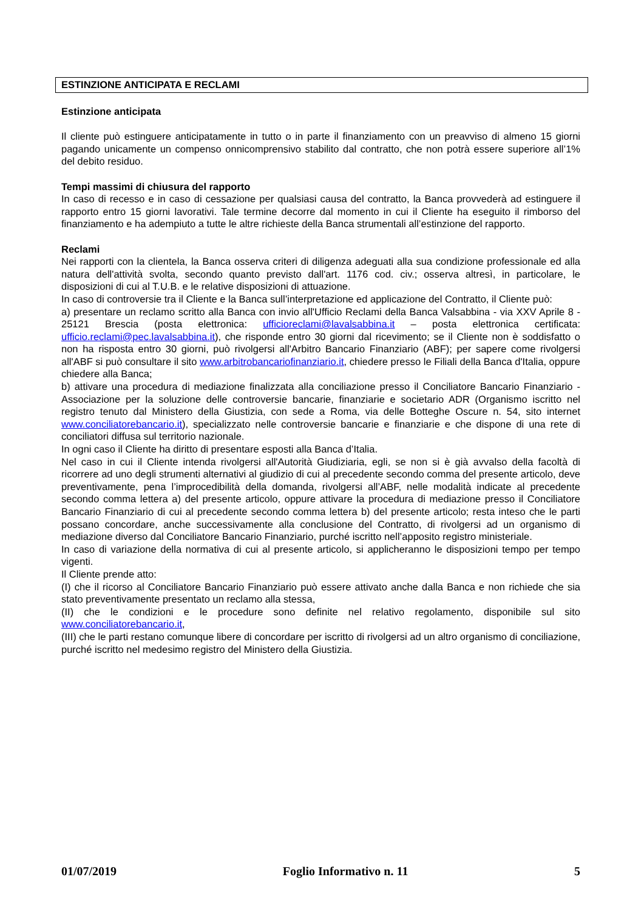ESTINZIONE ANTICIPATA E RECLAMI
Estinzione anticipata
Il cliente può estinguere anticipatamente in tutto o in parte il finanziamento con un preavviso di almeno 15 giorni pagando unicamente un compenso onnicomprensivo stabilito dal contratto, che non potrà essere superiore all’1% del debito residuo.
Tempi massimi di chiusura del rapporto
In caso di recesso e in caso di cessazione per qualsiasi causa del contratto, la Banca provvederà ad estinguere il rapporto entro 15 giorni lavorativi. Tale termine decorre dal momento in cui il Cliente ha eseguito il rimborso del finanziamento e ha adempiuto a tutte le altre richieste della Banca strumentali all’estinzione del rapporto.
Reclami
Nei rapporti con la clientela, la Banca osserva criteri di diligenza adeguati alla sua condizione professionale ed alla natura dell'attività svolta, secondo quanto previsto dall'art. 1176 cod. civ.; osserva altresì, in particolare, le disposizioni di cui al T.U.B. e le relative disposizioni di attuazione.
In caso di controversie tra il Cliente e la Banca sull’interpretazione ed applicazione del Contratto, il Cliente può:
a) presentare un reclamo scritto alla Banca con invio all'Ufficio Reclami della Banca Valsabbina - via XXV Aprile 8 - 25121 Brescia (posta elettronica: ufficioreclami@lavalsabbina.it – posta elettronica certificata: ufficio.reclami@pec.lavalsabbina.it), che risponde entro 30 giorni dal ricevimento; se il Cliente non è soddisfatto o non ha risposta entro 30 giorni, può rivolgersi all'Arbitro Bancario Finanziario (ABF); per sapere come rivolgersi all'ABF si può consultare il sito www.arbitrobancariofinanziario.it, chiedere presso le Filiali della Banca d'Italia, oppure chiedere alla Banca;
b) attivare una procedura di mediazione finalizzata alla conciliazione presso il Conciliatore Bancario Finanziario - Associazione per la soluzione delle controversie bancarie, finanziarie e societario ADR (Organismo iscritto nel registro tenuto dal Ministero della Giustizia, con sede a Roma, via delle Botteghe Oscure n. 54, sito internet www.conciliatorebancario.it), specializzato nelle controversie bancarie e finanziarie e che dispone di una rete di conciliatori diffusa sul territorio nazionale.
In ogni caso il Cliente ha diritto di presentare esposti alla Banca d’Italia.
Nel caso in cui il Cliente intenda rivolgersi all'Autorità Giudiziaria, egli, se non si è già avvalso della facoltà di ricorrere ad uno degli strumenti alternativi al giudizio di cui al precedente secondo comma del presente articolo, deve preventivamente, pena l’improcedibilità della domanda, rivolgersi all’ABF, nelle modalità indicate al precedente secondo comma lettera a) del presente articolo, oppure attivare la procedura di mediazione presso il Conciliatore Bancario Finanziario di cui al precedente secondo comma lettera b) del presente articolo; resta inteso che le parti possano concordare, anche successivamente alla conclusione del Contratto, di rivolgersi ad un organismo di mediazione diverso dal Conciliatore Bancario Finanziario, purché iscritto nell’apposito registro ministeriale.
In caso di variazione della normativa di cui al presente articolo, si applicheranno le disposizioni tempo per tempo vigenti.
Il Cliente prende atto:
(I) che il ricorso al Conciliatore Bancario Finanziario può essere attivato anche dalla Banca e non richiede che sia stato preventivamente presentato un reclamo alla stessa,
(II) che le condizioni e le procedure sono definite nel relativo regolamento, disponibile sul sito www.conciliatorebancario.it,
(III) che le parti restano comunque libere di concordare per iscritto di rivolgersi ad un altro organismo di conciliazione, purché iscritto nel medesimo registro del Ministero della Giustizia.
01/07/2019 Foglio Informativo n. 11 5